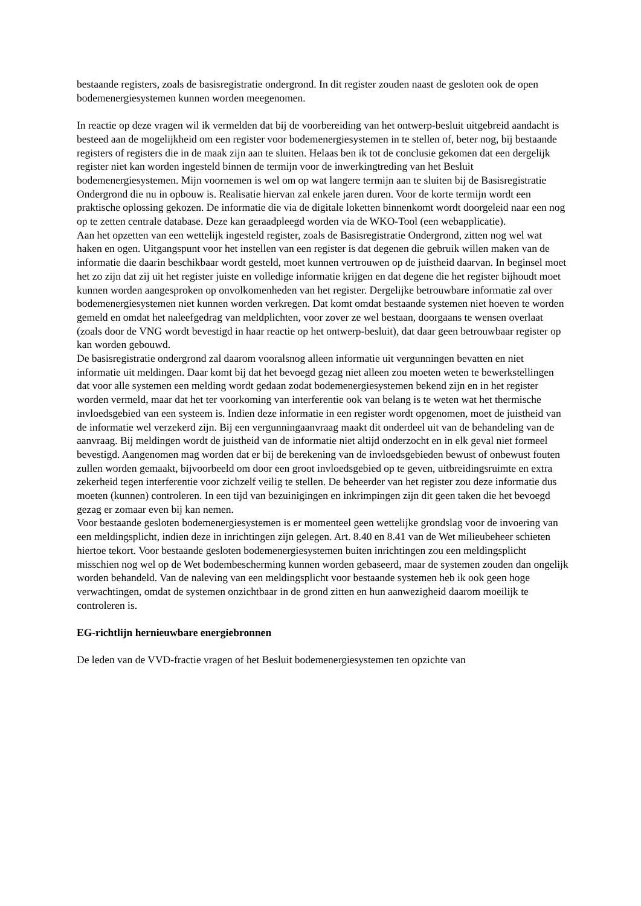bestaande registers, zoals de basisregistratie ondergrond. In dit register zouden naast de gesloten ook de open bodemenergiesystemen kunnen worden meegenomen.
In reactie op deze vragen wil ik vermelden dat bij de voorbereiding van het ontwerp-besluit uitgebreid aandacht is besteed aan de mogelijkheid om een register voor bodemenergiesystemen in te stellen of, beter nog, bij bestaande registers of registers die in de maak zijn aan te sluiten. Helaas ben ik tot de conclusie gekomen dat een dergelijk register niet kan worden ingesteld binnen de termijn voor de inwerkingtreding van het Besluit bodemenergiesystemen. Mijn voornemen is wel om op wat langere termijn aan te sluiten bij de Basisregistratie Ondergrond die nu in opbouw is. Realisatie hiervan zal enkele jaren duren. Voor de korte termijn wordt een praktische oplossing gekozen. De informatie die via de digitale loketten binnenkomt wordt doorgeleid naar een nog op te zetten centrale database. Deze kan geraadpleegd worden via de WKO-Tool (een webapplicatie).
Aan het opzetten van een wettelijk ingesteld register, zoals de Basisregistratie Ondergrond, zitten nog wel wat haken en ogen. Uitgangspunt voor het instellen van een register is dat degenen die gebruik willen maken van de informatie die daarin beschikbaar wordt gesteld, moet kunnen vertrouwen op de juistheid daarvan. In beginsel moet het zo zijn dat zij uit het register juiste en volledige informatie krijgen en dat degene die het register bijhoudt moet kunnen worden aangesproken op onvolkomenheden van het register. Dergelijke betrouwbare informatie zal over bodemenergiesystemen niet kunnen worden verkregen. Dat komt omdat bestaande systemen niet hoeven te worden gemeld en omdat het naleefgedrag van meldplichten, voor zover ze wel bestaan, doorgaans te wensen overlaat (zoals door de VNG wordt bevestigd in haar reactie op het ontwerp-besluit), dat daar geen betrouwbaar register op kan worden gebouwd.
De basisregistratie ondergrond zal daarom vooralsnog alleen informatie uit vergunningen bevatten en niet informatie uit meldingen. Daar komt bij dat het bevoegd gezag niet alleen zou moeten weten te bewerkstellingen dat voor alle systemen een melding wordt gedaan zodat bodemenergiesystemen bekend zijn en in het register worden vermeld, maar dat het ter voorkoming van interferentie ook van belang is te weten wat het thermische invloedsgebied van een systeem is. Indien deze informatie in een register wordt opgenomen, moet de juistheid van de informatie wel verzekerd zijn. Bij een vergunningaanvraag maakt dit onderdeel uit van de behandeling van de aanvraag. Bij meldingen wordt de juistheid van de informatie niet altijd onderzocht en in elk geval niet formeel bevestigd. Aangenomen mag worden dat er bij de berekening van de invloedsgebieden bewust of onbewust fouten zullen worden gemaakt, bijvoorbeeld om door een groot invloedsgebied op te geven, uitbreidingsruimte en extra zekerheid tegen interferentie voor zichzelf veilig te stellen. De beheerder van het register zou deze informatie dus moeten (kunnen) controleren. In een tijd van bezuinigingen en inkrimpingen zijn dit geen taken die het bevoegd gezag er zomaar even bij kan nemen.
Voor bestaande gesloten bodemenergiesystemen is er momenteel geen wettelijke grondslag voor de invoering van een meldingsplicht, indien deze in inrichtingen zijn gelegen. Art. 8.40 en 8.41 van de Wet milieubeheer schieten hiertoe tekort. Voor bestaande gesloten bodemenergiesystemen buiten inrichtingen zou een meldingsplicht misschien nog wel op de Wet bodembescherming kunnen worden gebaseerd, maar de systemen zouden dan ongelijk worden behandeld. Van de naleving van een meldingsplicht voor bestaande systemen heb ik ook geen hoge verwachtingen, omdat de systemen onzichtbaar in de grond zitten en hun aanwezigheid daarom moeilijk te controleren is.
EG-richtlijn hernieuwbare energiebronnen
De leden van de VVD-fractie vragen of het Besluit bodemenergiesystemen ten opzichte van